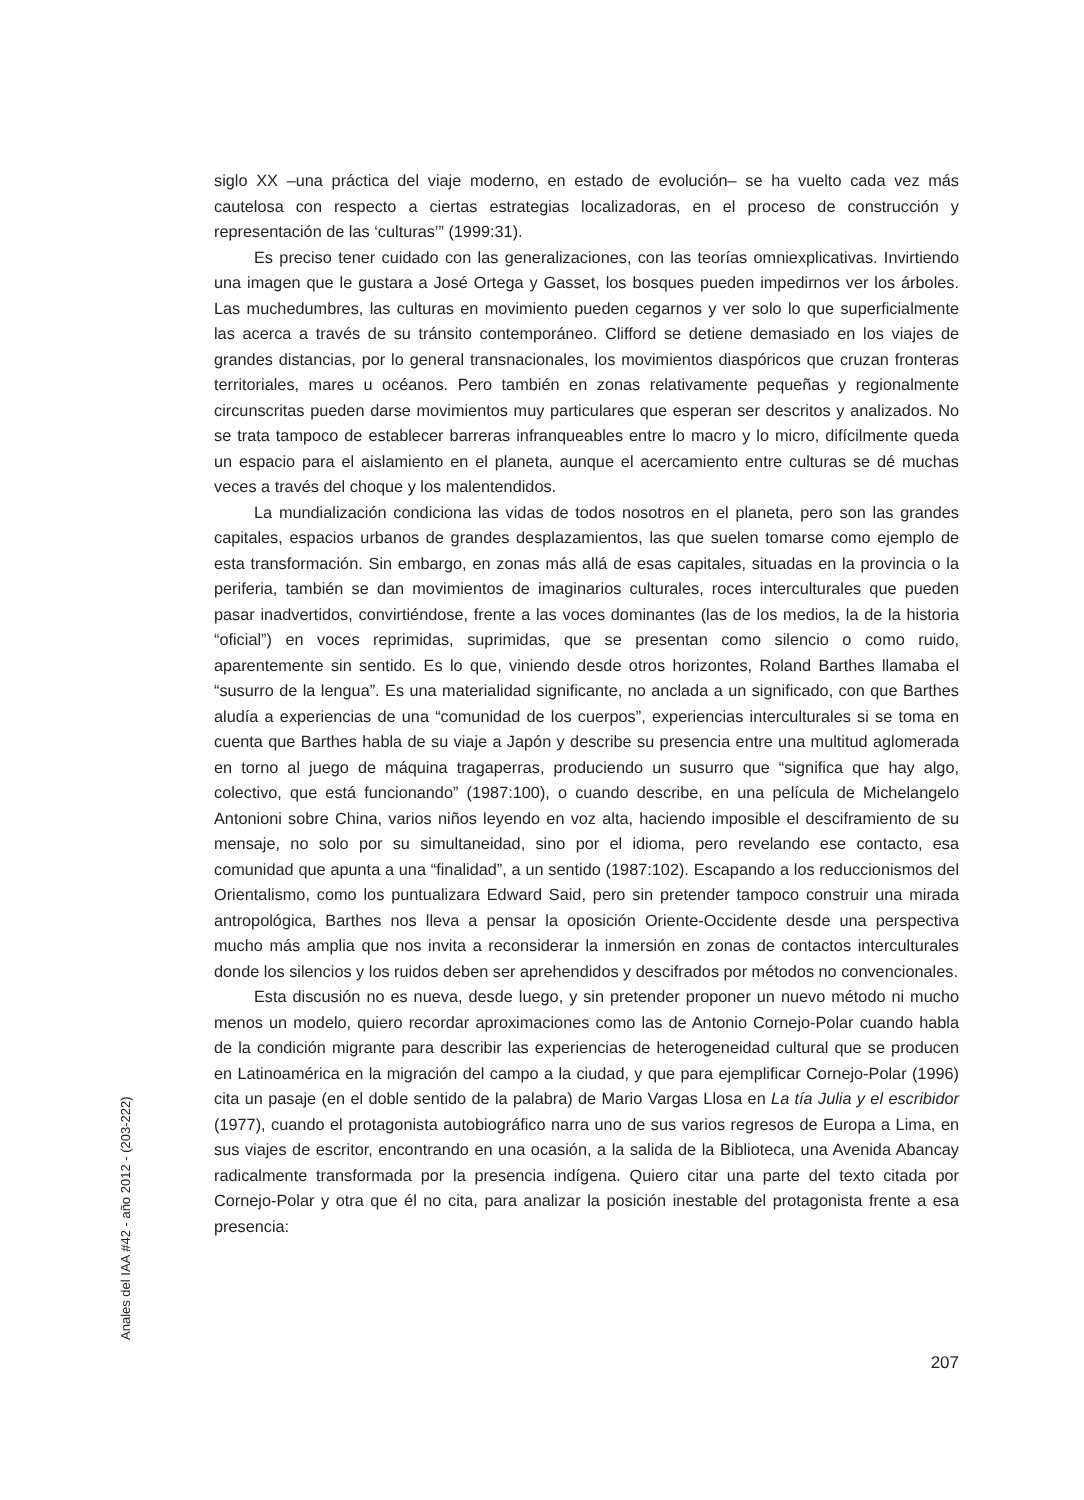siglo XX –una práctica del viaje moderno, en estado de evolución– se ha vuelto cada vez más cautelosa con respecto a ciertas estrategias localizadoras, en el proceso de construcción y representación de las ‘culturas’” (1999:31).
Es preciso tener cuidado con las generalizaciones, con las teorías omniexplicativas. Invirtiendo una imagen que le gustara a José Ortega y Gasset, los bosques pueden impedirnos ver los árboles. Las muchedumbres, las culturas en movimiento pueden cegarnos y ver solo lo que superficialmente las acerca a través de su tránsito contemporáneo. Clifford se detiene demasiado en los viajes de grandes distancias, por lo general transnacionales, los movimientos diaspóricos que cruzan fronteras territoriales, mares u océanos. Pero también en zonas relativamente pequeñas y regionalmente circunscritas pueden darse movimientos muy particulares que esperan ser descritos y analizados. No se trata tampoco de establecer barreras infranqueables entre lo macro y lo micro, difícilmente queda un espacio para el aislamiento en el planeta, aunque el acercamiento entre culturas se dé muchas veces a través del choque y los malentendidos.
La mundialización condiciona las vidas de todos nosotros en el planeta, pero son las grandes capitales, espacios urbanos de grandes desplazamientos, las que suelen tomarse como ejemplo de esta transformación. Sin embargo, en zonas más allá de esas capitales, situadas en la provincia o la periferia, también se dan movimientos de imaginarios culturales, roces interculturales que pueden pasar inadvertidos, convirtiéndose, frente a las voces dominantes (las de los medios, la de la historia “oficial”) en voces reprimidas, suprimidas, que se presentan como silencio o como ruido, aparentemente sin sentido. Es lo que, viniendo desde otros horizontes, Roland Barthes llamaba el “susurro de la lengua”. Es una materialidad significante, no anclada a un significado, con que Barthes aludía a experiencias de una “comunidad de los cuerpos”, experiencias interculturales si se toma en cuenta que Barthes habla de su viaje a Japón y describe su presencia entre una multitud aglomerada en torno al juego de máquina tragaperras, produciendo un susurro que “significa que hay algo, colectivo, que está funcionando” (1987:100), o cuando describe, en una película de Michelangelo Antonioni sobre China, varios niños leyendo en voz alta, haciendo imposible el desciframiento de su mensaje, no solo por su simultaneidad, sino por el idioma, pero revelando ese contacto, esa comunidad que apunta a una “finalidad”, a un sentido (1987:102). Escapando a los reduccionismos del Orientalismo, como los puntualizara Edward Said, pero sin pretender tampoco construir una mirada antropológica, Barthes nos lleva a pensar la oposición Oriente-Occidente desde una perspectiva mucho más amplia que nos invita a reconsiderar la inmersión en zonas de contactos interculturales donde los silencios y los ruidos deben ser aprehendidos y descifrados por métodos no convencionales.
Esta discusión no es nueva, desde luego, y sin pretender proponer un nuevo método ni mucho menos un modelo, quiero recordar aproximaciones como las de Antonio Cornejo-Polar cuando habla de la condición migrante para describir las experiencias de heterogeneidad cultural que se producen en Latinoamérica en la migración del campo a la ciudad, y que para ejemplificar Cornejo-Polar (1996) cita un pasaje (en el doble sentido de la palabra) de Mario Vargas Llosa en La tía Julia y el escribidor (1977), cuando el protagonista autobiográfico narra uno de sus varios regresos de Europa a Lima, en sus viajes de escritor, encontrando en una ocasión, a la salida de la Biblioteca, una Avenida Abancay radicalmente transformada por la presencia indígena. Quiero citar una parte del texto citada por Cornejo-Polar y otra que él no cita, para analizar la posición inestable del protagonista frente a esa presencia:
Anales del IAA #42 - año 2012 - (203-222)
207